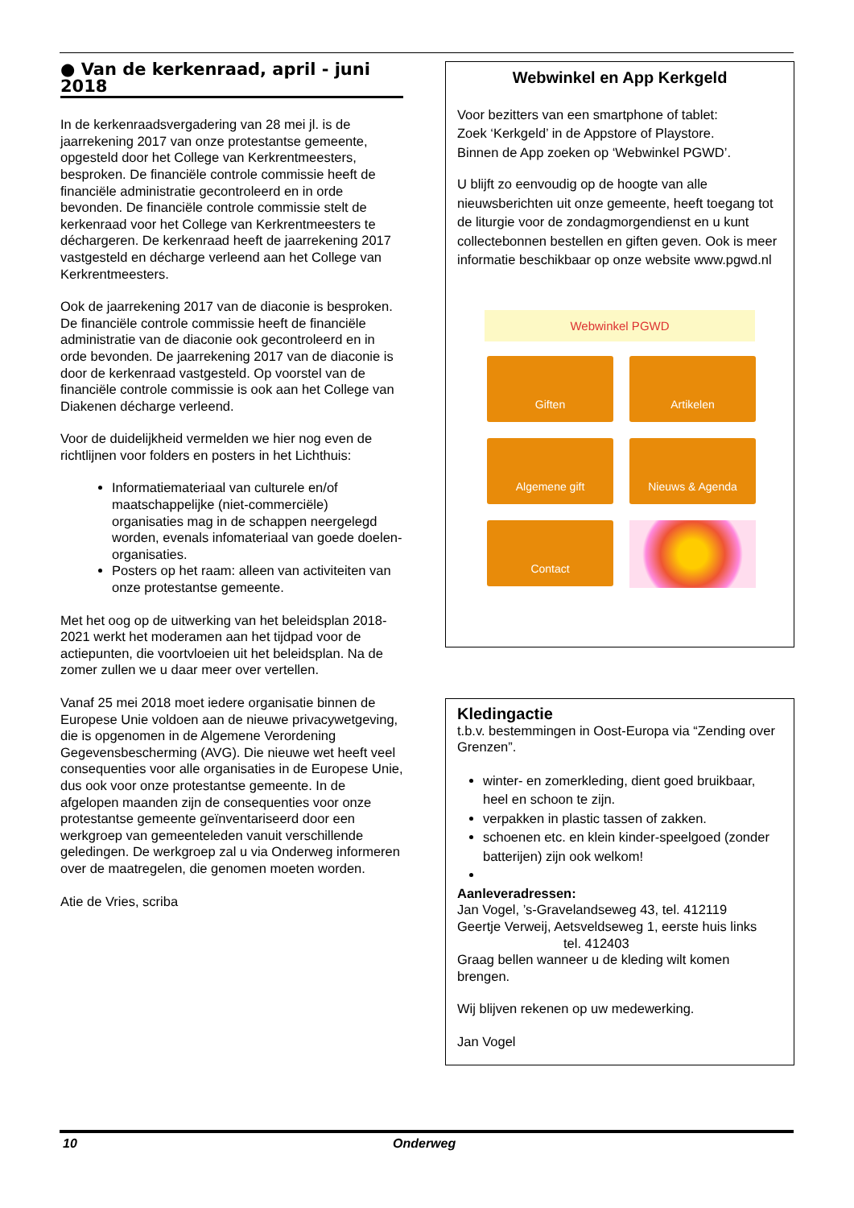● Van de kerkenraad, april - juni 2018
In de kerkenraadsvergadering van 28 mei jl. is de jaarrekening 2017 van onze protestantse gemeente, opgesteld door het College van Kerkrentmeesters, besproken. De financiële controle commissie heeft de financiële administratie gecontroleerd en in orde bevonden. De financiële controle commissie stelt de kerkenraad voor het College van Kerkrentmeesters te déchargeren. De kerkenraad heeft de jaarrekening 2017 vastgesteld en décharge verleend aan het College van Kerkrentmeesters.
Ook de jaarrekening 2017 van de diaconie is besproken. De financiële controle commissie heeft de financiële administratie van de diaconie ook gecontroleerd en in orde bevonden. De jaarrekening 2017 van de diaconie is door de kerkenraad vastgesteld. Op voorstel van de financiële controle commissie is ook aan het College van Diakenen décharge verleend.
Voor de duidelijkheid vermelden we hier nog even de richtlijnen voor folders en posters in het Lichthuis:
Informatiemateriaal van culturele en/of maatschappelijke (niet-commerciële) organisaties mag in de schappen neergelegd worden, evenals infomateriaal van goede doelen-organisaties.
Posters op het raam: alleen van activiteiten van onze protestantse gemeente.
Met het oog op de uitwerking van het beleidsplan 2018-2021 werkt het moderamen aan het tijdpad voor de actiepunten, die voortvloeien uit het beleidsplan. Na de zomer zullen we u daar meer over vertellen.
Vanaf 25 mei 2018 moet iedere organisatie binnen de Europese Unie voldoen aan de nieuwe privacywetgeving, die is opgenomen in de Algemene Verordening Gegevensbescherming (AVG). Die nieuwe wet heeft veel consequenties voor alle organisaties in de Europese Unie, dus ook voor onze protestantse gemeente. In de afgelopen maanden zijn de consequenties voor onze protestantse gemeente geïnventariseerd door een werkgroep van gemeenteleden vanuit verschillende geledingen. De werkgroep zal u via Onderweg informeren over de maatregelen, die genomen moeten worden.
Atie de Vries, scriba
Webwinkel en App Kerkgeld
Voor bezitters van een smartphone of tablet:
Zoek ‘Kerkgeld’ in de Appstore of Playstore.
Binnen de App zoeken op ‘Webwinkel PGWD’.
U blijft zo eenvoudig op de hoogte van alle nieuwsberichten uit onze gemeente, heeft toegang tot de liturgie voor de zondagmorgendienst en u kunt collectebonnen bestellen en giften geven. Ook is meer informatie beschikbaar op onze website www.pgwd.nl
Webwinkel PGWD
Giften
Artikelen
Algemene gift
Nieuws & Agenda
Contact
Kledingactie
t.b.v. bestemmingen in Oost-Europa via “Zending over Grenzen”.
winter- en zomerkleding, dient goed bruikbaar, heel en schoon te zijn.
verpakken in plastic tassen of zakken.
schoenen etc. en klein kinder-speelgoed (zonder batterijen) zijn ook welkom!
Aanleveradressen:
Jan Vogel, ’s-Gravelandseweg 43, tel. 412119
Geertje Verweij, Aetsveldseweg 1, eerste huis links
tel. 412403
Graag bellen wanneer u de kleding wilt komen brengen.
Wij blijven rekenen op uw medewerking.
Jan Vogel
10 Onderweg